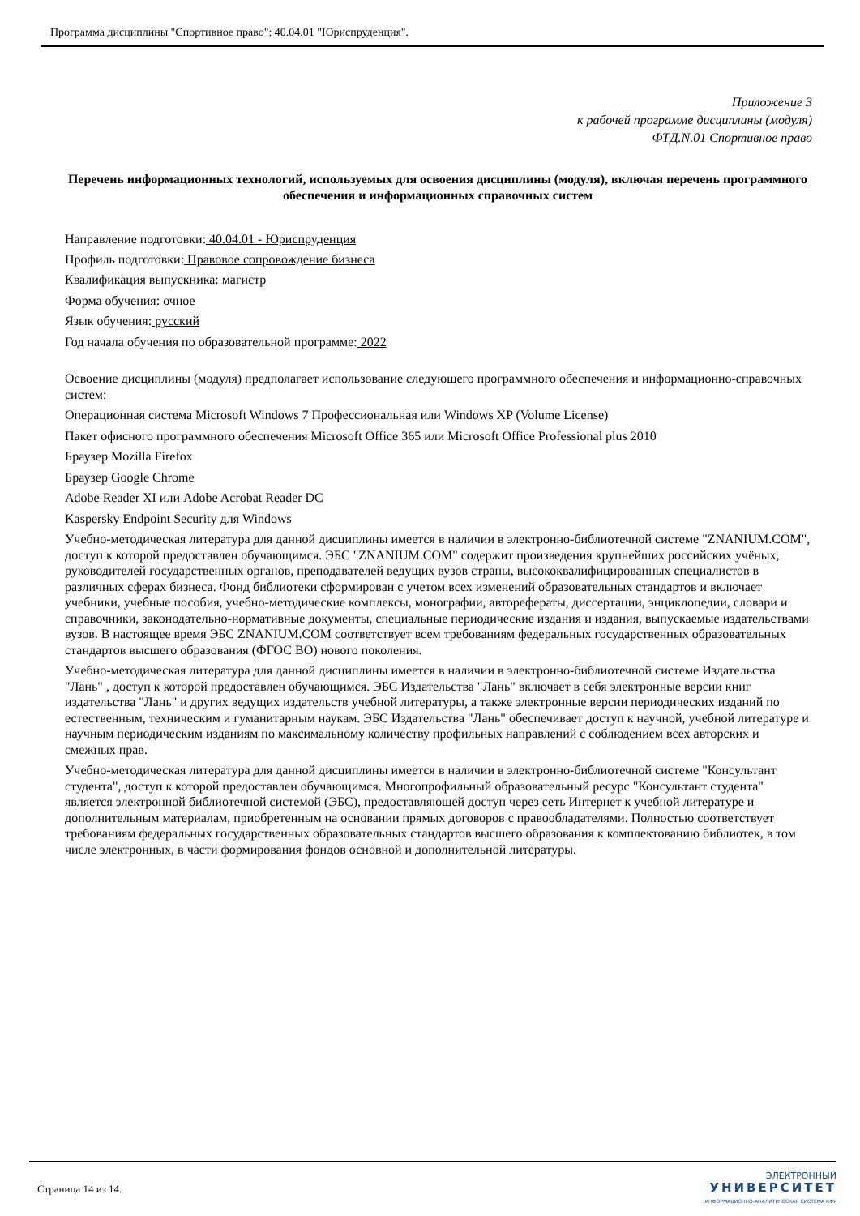Программа дисциплины "Спортивное право"; 40.04.01 "Юриспруденция".
Приложение 3
к рабочей программе дисциплины (модуля)
ФТД.N.01 Спортивное право
Перечень информационных технологий, используемых для освоения дисциплины (модуля), включая перечень программного обеспечения и информационных справочных систем
Направление подготовки: 40.04.01 - Юриспруденция
Профиль подготовки: Правовое сопровождение бизнеса
Квалификация выпускника: магистр
Форма обучения: очное
Язык обучения: русский
Год начала обучения по образовательной программе: 2022
Освоение дисциплины (модуля) предполагает использование следующего программного обеспечения и информационно-справочных систем:
Операционная система Microsoft Windows 7 Профессиональная или Windows XP (Volume License)
Пакет офисного программного обеспечения Microsoft Office 365 или Microsoft Office Professional plus 2010
Браузер Mozilla Firefox
Браузер Google Chrome
Adobe Reader XI или Adobe Acrobat Reader DC
Kaspersky Endpoint Security для Windows
Учебно-методическая литература для данной дисциплины имеется в наличии в электронно-библиотечной системе "ZNANIUM.COM", доступ к которой предоставлен обучающимся. ЭБС "ZNANIUM.COM" содержит произведения крупнейших российских учёных, руководителей государственных органов, преподавателей ведущих вузов страны, высококвалифицированных специалистов в различных сферах бизнеса. Фонд библиотеки сформирован с учетом всех изменений образовательных стандартов и включает учебники, учебные пособия, учебно-методические комплексы, монографии, авторефераты, диссертации, энциклопедии, словари и справочники, законодательно-нормативные документы, специальные периодические издания и издания, выпускаемые издательствами вузов. В настоящее время ЭБС ZNANIUM.COM соответствует всем требованиям федеральных государственных образовательных стандартов высшего образования (ФГОС ВО) нового поколения.
Учебно-методическая литература для данной дисциплины имеется в наличии в электронно-библиотечной системе Издательства "Лань" , доступ к которой предоставлен обучающимся. ЭБС Издательства "Лань" включает в себя электронные версии книг издательства "Лань" и других ведущих издательств учебной литературы, а также электронные версии периодических изданий по естественным, техническим и гуманитарным наукам. ЭБС Издательства "Лань" обеспечивает доступ к научной, учебной литературе и научным периодическим изданиям по максимальному количеству профильных направлений с соблюдением всех авторских и смежных прав.
Учебно-методическая литература для данной дисциплины имеется в наличии в электронно-библиотечной системе "Консультант студента", доступ к которой предоставлен обучающимся. Многопрофильный образовательный ресурс "Консультант студента" является электронной библиотечной системой (ЭБС), предоставляющей доступ через сеть Интернет к учебной литературе и дополнительным материалам, приобретенным на основании прямых договоров с правообладателями. Полностью соответствует требованиям федеральных государственных образовательных стандартов высшего образования к комплектованию библиотек, в том числе электронных, в части формирования фондов основной и дополнительной литературы.
Страница 14 из 14.
ЭЛЕКТРОННЫЙ
УНИВЕРСИТЕТ
ИНФОРМАЦИОННО-АНАЛИТИЧЕСКАЯ СИСТЕМА КФУ